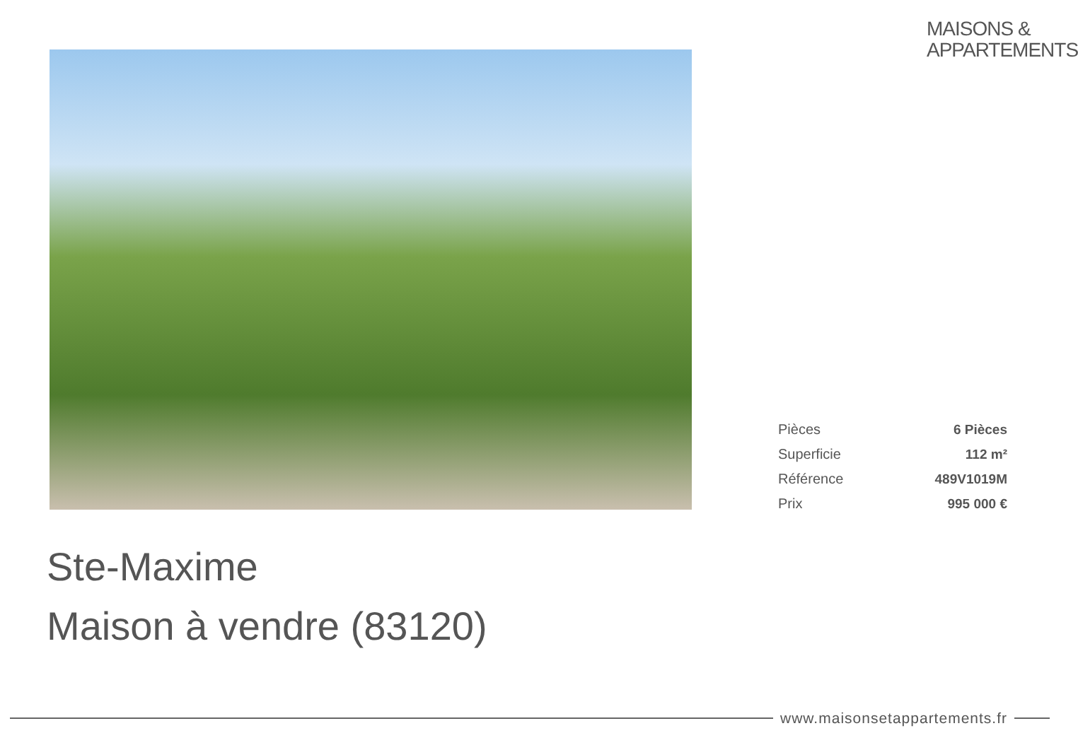MAISONS &
APPARTEMENTS
| Pièces | 6 Pièces |
| Superficie | 112 m² |
| Référence | 489V1019M |
| Prix | 995 000 € |
Ste-Maxime
Maison à vendre (83120)
www.maisonsetappartements.fr